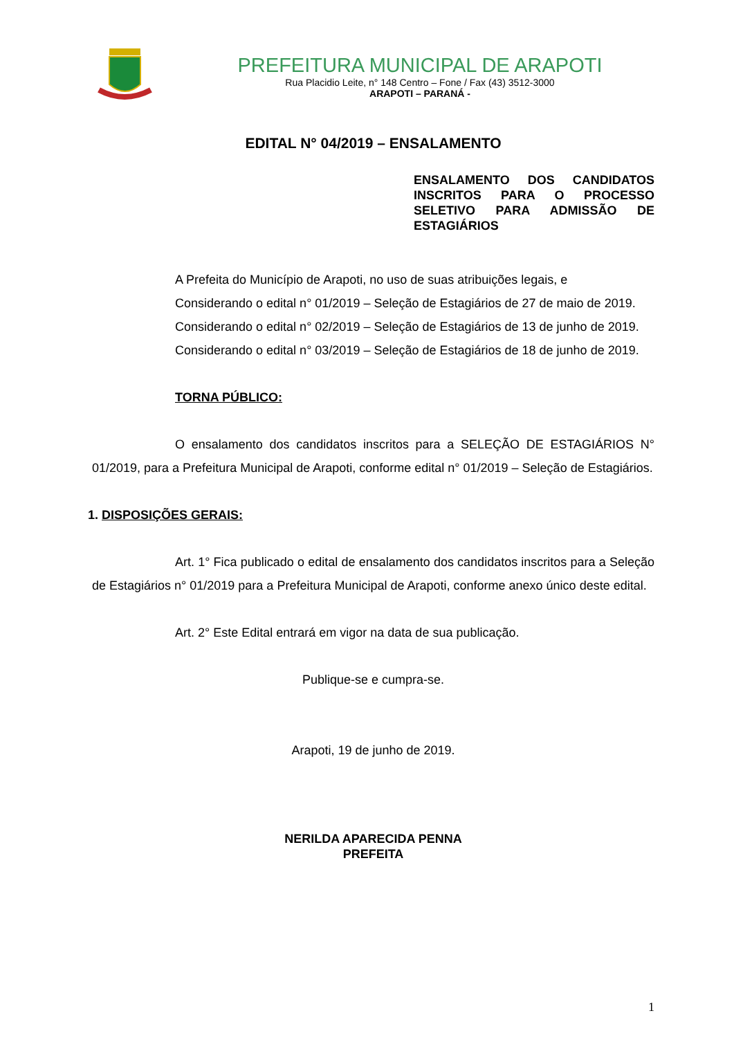PREFEITURA MUNICIPAL DE ARAPOTI
Rua Placidio Leite, n° 148 Centro – Fone / Fax (43) 3512-3000
ARAPOTI – PARANÁ -
EDITAL N° 04/2019 – ENSALAMENTO
ENSALAMENTO DOS CANDIDATOS INSCRITOS PARA O PROCESSO SELETIVO PARA ADMISSÃO DE ESTAGIÁRIOS
A Prefeita do Município de Arapoti, no uso de suas atribuições legais, e
Considerando o edital n° 01/2019 – Seleção de Estagiários de 27 de maio de 2019.
Considerando o edital n° 02/2019 – Seleção de Estagiários de 13 de junho de 2019.
Considerando o edital n° 03/2019 – Seleção de Estagiários de 18 de junho de 2019.
TORNA PÚBLICO:
O ensalamento dos candidatos inscritos para a SELEÇÃO DE ESTAGIÁRIOS N° 01/2019, para a Prefeitura Municipal de Arapoti, conforme edital n° 01/2019 – Seleção de Estagiários.
1. DISPOSIÇÕES GERAIS:
Art. 1° Fica publicado o edital de ensalamento dos candidatos inscritos para a Seleção de Estagiários n° 01/2019 para a Prefeitura Municipal de Arapoti, conforme anexo único deste edital.
Art. 2° Este Edital entrará em vigor na data de sua publicação.
Publique-se e cumpra-se.
Arapoti, 19 de junho de 2019.
NERILDA APARECIDA PENNA
PREFEITA
1